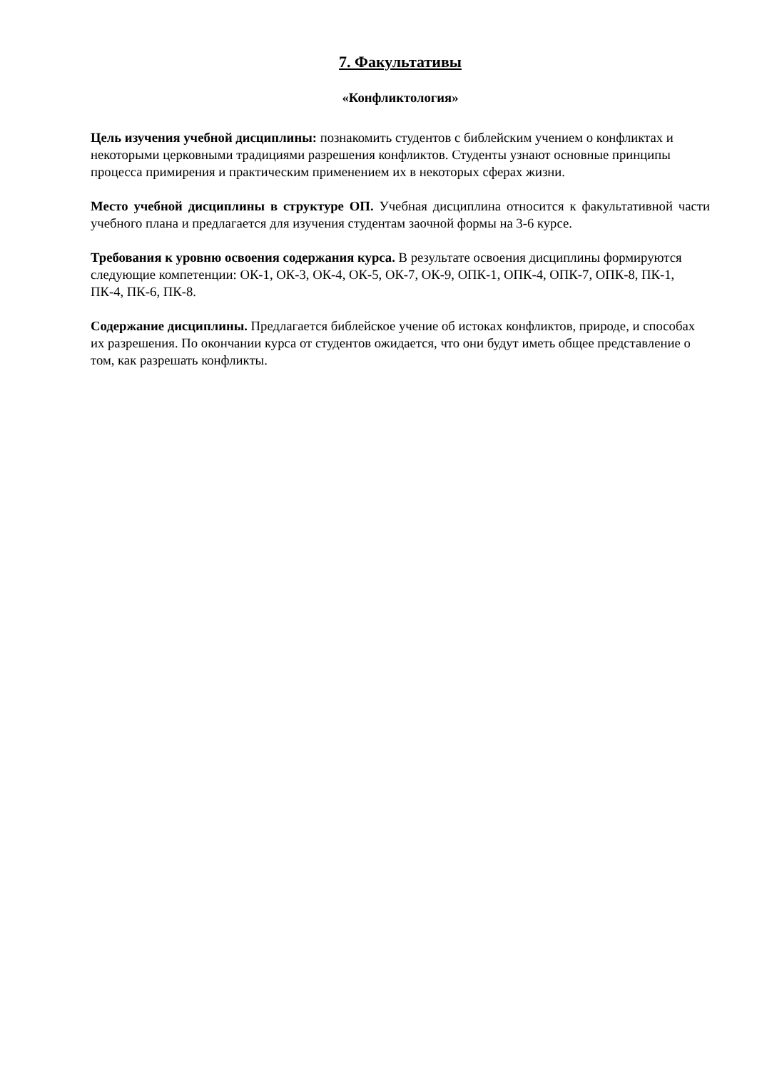7. Факультативы
«Конфликтология»
Цель изучения учебной дисциплины: познакомить студентов с библейским учением о конфликтах и некоторыми церковными традициями разрешения конфликтов. Студенты узнают основные принципы процесса примирения и практическим применением их в некоторых сферах жизни.
Место учебной дисциплины в структуре ОП. Учебная дисциплина относится к факультативной части учебного плана и предлагается для изучения студентам заочной формы на 3-6 курсе.
Требования к уровню освоения содержания курса. В результате освоения дисциплины формируются следующие компетенции: ОК-1, ОК-3, ОК-4, ОК-5, ОК-7, ОК-9, ОПК-1, ОПК-4, ОПК-7, ОПК-8, ПК-1, ПК-4, ПК-6, ПК-8.
Содержание дисциплины. Предлагается библейское учение об истоках конфликтов, природе, и способах их разрешения. По окончании курса от студентов ожидается, что они будут иметь общее представление о том, как разрешать конфликты.